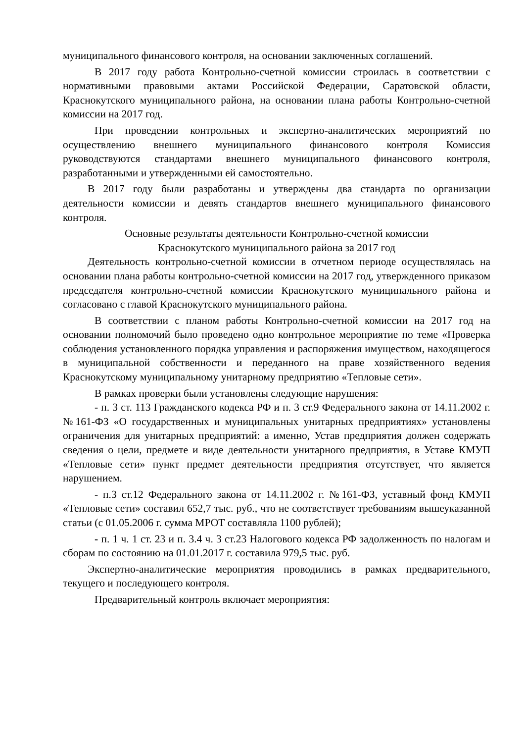муниципального финансового контроля, на основании заключенных соглашений.
В 2017 году работа Контрольно-счетной комиссии строилась в соответствии с нормативными правовыми актами Российской Федерации, Саратовской области, Краснокутского муниципального района, на основании плана работы Контрольно-счетной комиссии на 2017 год.
При проведении контрольных и экспертно-аналитических мероприятий по осуществлению внешнего муниципального финансового контроля Комиссия руководствуются стандартами внешнего муниципального финансового контроля, разработанными и утвержденными ей самостоятельно.
В 2017 году были разработаны и утверждены два стандарта по организации деятельности комиссии и девять стандартов внешнего муниципального финансового контроля.
Основные результаты деятельности Контрольно-счетной комиссии
Краснокутского муниципального района за 2017 год
Деятельность контрольно-счетной комиссии в отчетном периоде осуществлялась на основании плана работы контрольно-счетной комиссии на 2017 год, утвержденного приказом председателя контрольно-счетной комиссии Краснокутского муниципального района и согласовано с главой Краснокутского муниципального района.
В соответствии с планом работы Контрольно-счетной комиссии на 2017 год на основании полномочий было проведено одно контрольное мероприятие по теме «Проверка соблюдения установленного порядка управления и распоряжения имуществом, находящегося в муниципальной собственности и переданного на праве хозяйственного ведения Краснокутскому муниципальному унитарному предприятию «Тепловые сети».
В рамках проверки были установлены следующие нарушения:
- п. 3 ст. 113 Гражданского кодекса РФ и п. 3 ст.9 Федерального закона от 14.11.2002 г. №161-ФЗ «О государственных и муниципальных унитарных предприятиях» установлены ограничения для унитарных предприятий: а именно, Устав предприятия должен содержать сведения о цели, предмете и виде деятельности унитарного предприятия, в Уставе КМУП «Тепловые сети» пункт предмет деятельности предприятия отсутствует, что является нарушением.
- п.3 ст.12 Федерального закона от 14.11.2002 г. №161-ФЗ, уставный фонд КМУП «Тепловые сети» составил 652,7 тыс. руб., что не соответствует требованиям вышеуказанной статьи (с 01.05.2006 г. сумма МРОТ составляла 1100 рублей);
- п. 1 ч. 1 ст. 23 и п. 3.4 ч. 3 ст.23 Налогового кодекса РФ задолженность по налогам и сборам по состоянию на 01.01.2017 г. составила 979,5 тыс. руб.
Экспертно-аналитические мероприятия проводились в рамках предварительного, текущего и последующего контроля.
Предварительный контроль включает мероприятия: